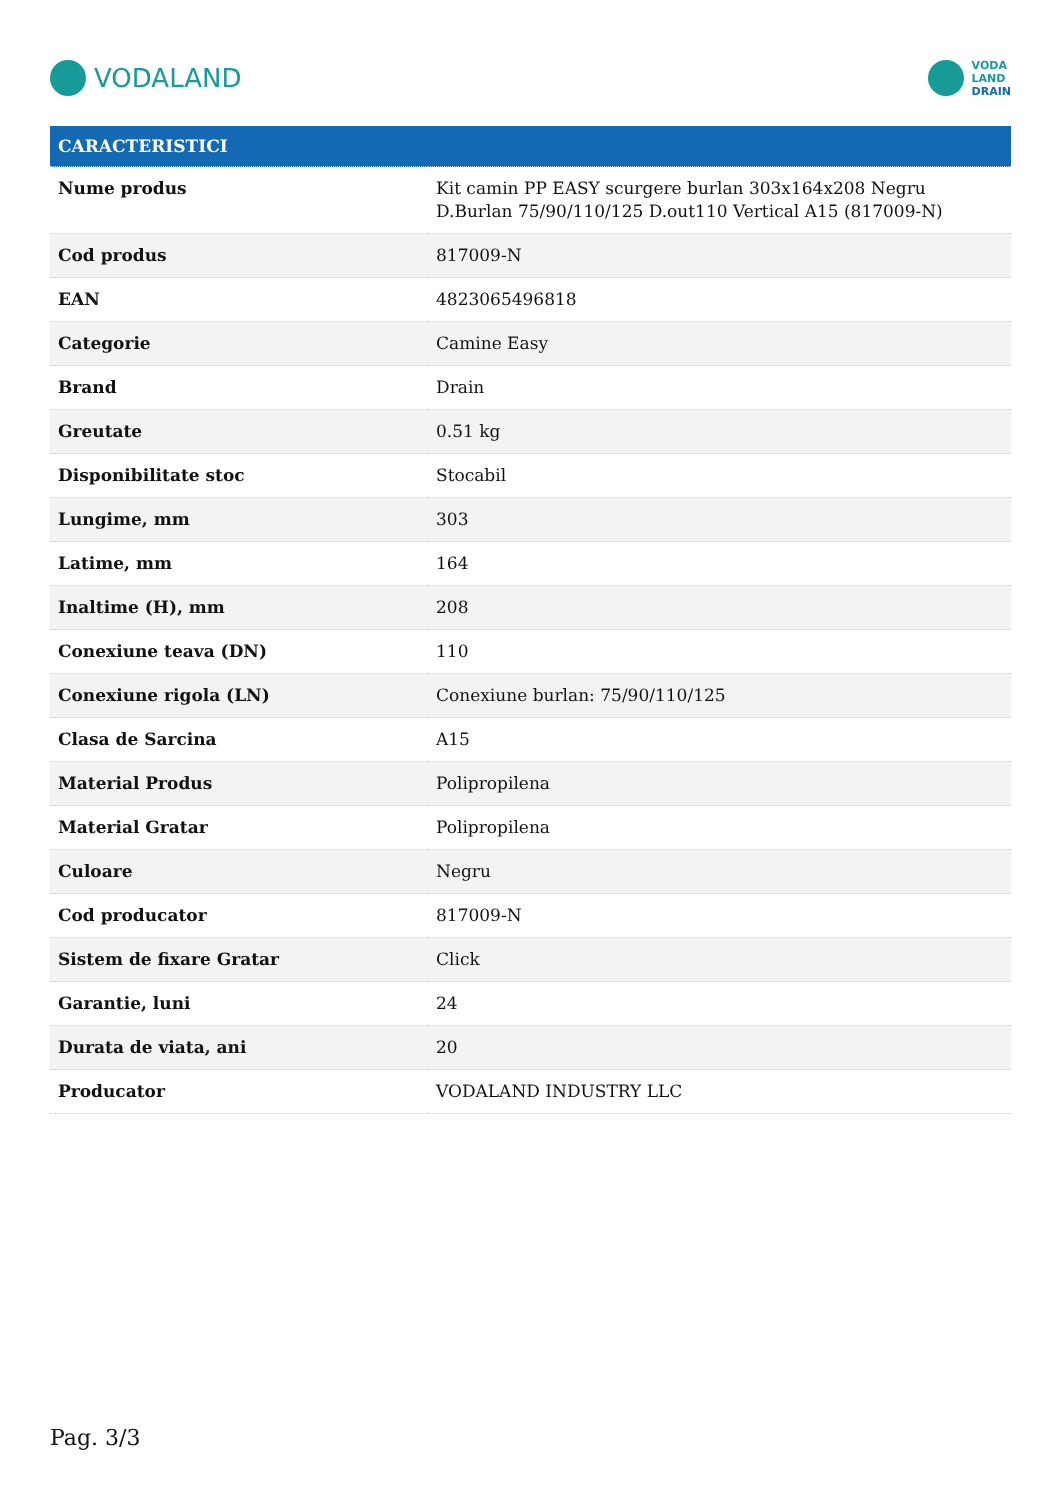VODALAND
VODA
LAND
DRAIN
| CARACTERISTICI | |
| --- | --- |
| Nume produs | Kit camin PP EASY scurgere burlan 303x164x208 Negru D.Burlan 75/90/110/125 D.out110 Vertical A15 (817009-N) |
| Cod produs | 817009-N |
| EAN | 4823065496818 |
| Categorie | Camine Easy |
| Brand | Drain |
| Greutate | 0.51 kg |
| Disponibilitate stoc | Stocabil |
| Lungime, mm | 303 |
| Latime, mm | 164 |
| Inaltime (H), mm | 208 |
| Conexiune teava (DN) | 110 |
| Conexiune rigola (LN) | Conexiune burlan: 75/90/110/125 |
| Clasa de Sarcina | A15 |
| Material Produs | Polipropilena |
| Material Gratar | Polipropilena |
| Culoare | Negru |
| Cod producator | 817009-N |
| Sistem de fixare Gratar | Click |
| Garantie, luni | 24 |
| Durata de viata, ani | 20 |
| Producator | VODALAND INDUSTRY LLC |
Pag. 3/3